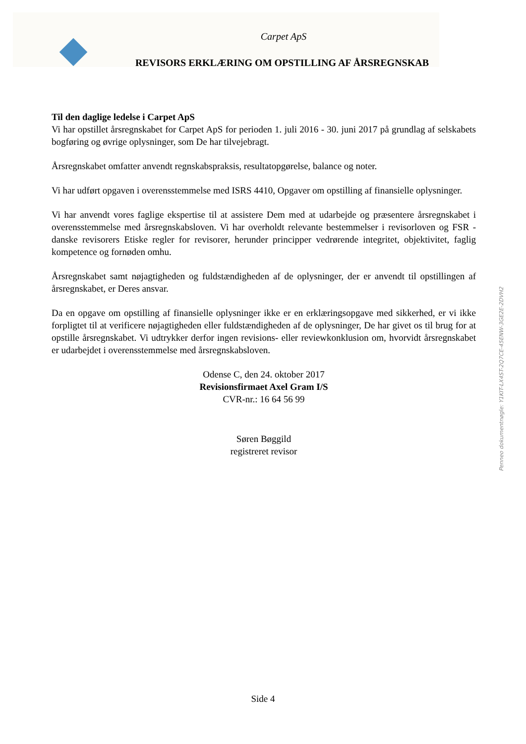Carpet ApS
REVISORS ERKLÆRING OM OPSTILLING AF ÅRSREGNSKAB
Til den daglige ledelse i Carpet ApS
Vi har opstillet årsregnskabet for Carpet ApS for perioden 1. juli 2016 - 30. juni 2017 på grundlag af selskabets bogføring og øvrige oplysninger, som De har tilvejebragt.
Årsregnskabet omfatter anvendt regnskabspraksis, resultatopgørelse, balance og noter.
Vi har udført opgaven i overensstemmelse med ISRS 4410, Opgaver om opstilling af finansielle oplysninger.
Vi har anvendt vores faglige ekspertise til at assistere Dem med at udarbejde og præsentere årsregnskabet i overensstemmelse med årsregnskabsloven. Vi har overholdt relevante bestemmelser i revisorloven og FSR - danske revisorers Etiske regler for revisorer, herunder principper vedrørende integritet, objektivitet, faglig kompetence og fornøden omhu.
Årsregnskabet samt nøjagtigheden og fuldstændigheden af de oplysninger, der er anvendt til opstillingen af årsregnskabet, er Deres ansvar.
Da en opgave om opstilling af finansielle oplysninger ikke er en erklæringsopgave med sikkerhed, er vi ikke forpligtet til at verificere nøjagtigheden eller fuldstændigheden af de oplysninger, De har givet os til brug for at opstille årsregnskabet. Vi udtrykker derfor ingen revisions- eller reviewkonklusion om, hvorvidt årsregnskabet er udarbejdet i overensstemmelse med årsregnskabsloven.
Odense C, den 24. oktober 2017
Revisionsfirmaet Axel Gram I/S
CVR-nr.: 16 64 56 99
Søren Bøggild
registreret revisor
Penneo dokumentnøgle: Y1KIT-LX4ST-2Q7CE-45ENW-3GE2E-2DVH2
Side 4